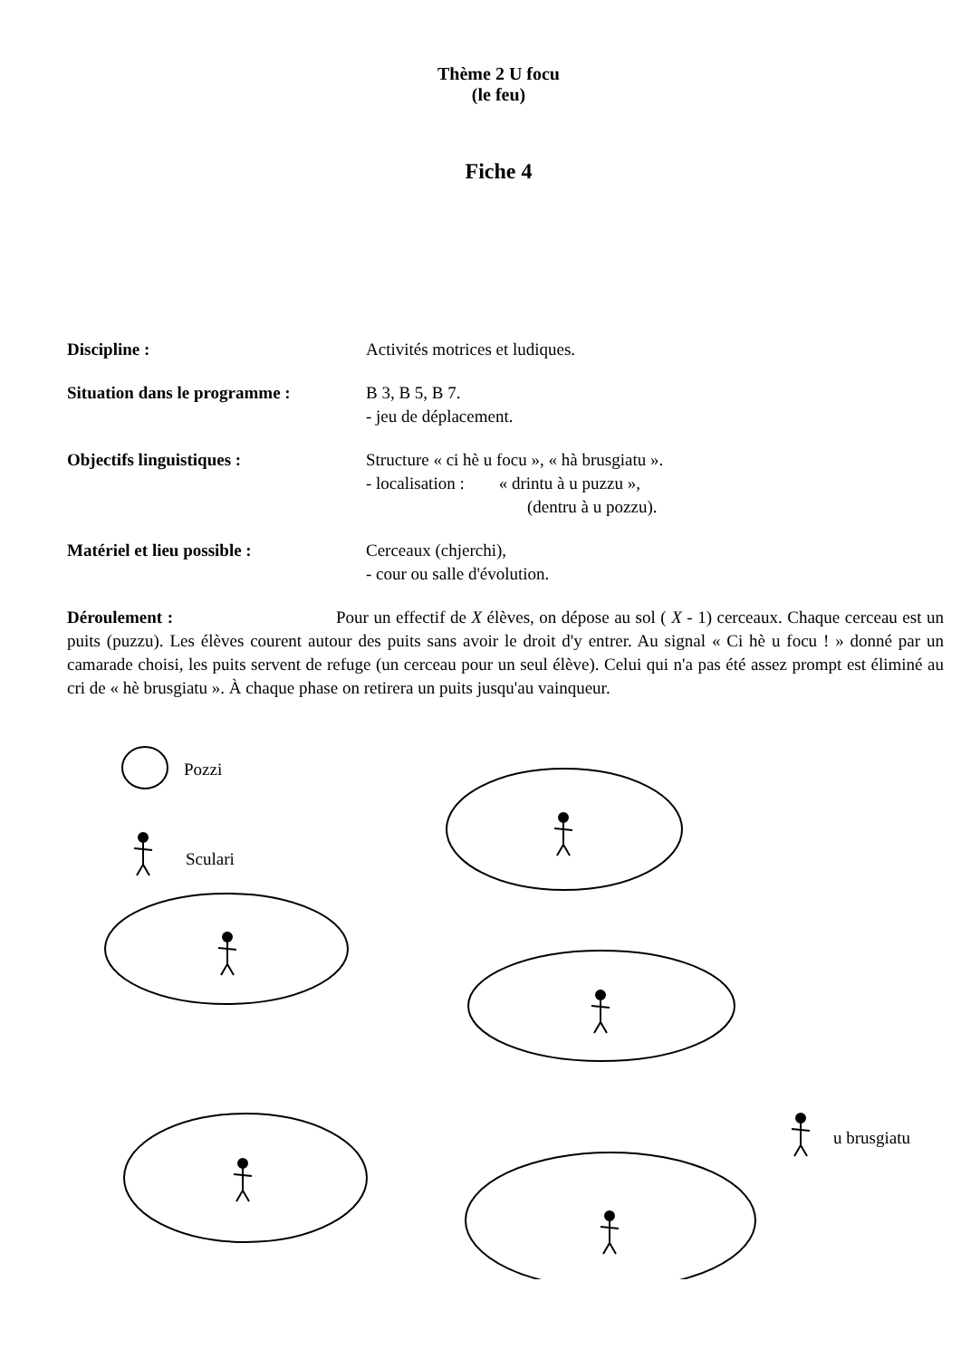Thème 2 U focu
(le feu)
Fiche 4
Discipline : Activités motrices et ludiques.
Situation dans le programme :
B 3, B 5, B 7.
- jeu de déplacement.
Objectifs linguistiques : Structure « ci hè u focu », « hà brusgiatu ».
- localisation : « drintu à u puzzu »,
(dentru à u pozzu).
Matériel et lieu possible : Cerceaux (chjerchi),
- cour ou salle d'évolution.
Déroulement : Pour un effectif de X élèves, on dépose au sol ( X - 1) cerceaux. Chaque cerceau est un puits (puzzu). Les élèves courent autour des puits sans avoir le droit d'y entrer. Au signal « Ci hè u focu ! » donné par un camarade choisi, les puits servent de refuge (un cerceau pour un seul élève). Celui qui n'a pas été assez prompt est éliminé au cri de « hè brusgiatu ». À chaque phase on retirera un puits jusqu'au vainqueur.
Pozzi
Sculari
u brusgiatu